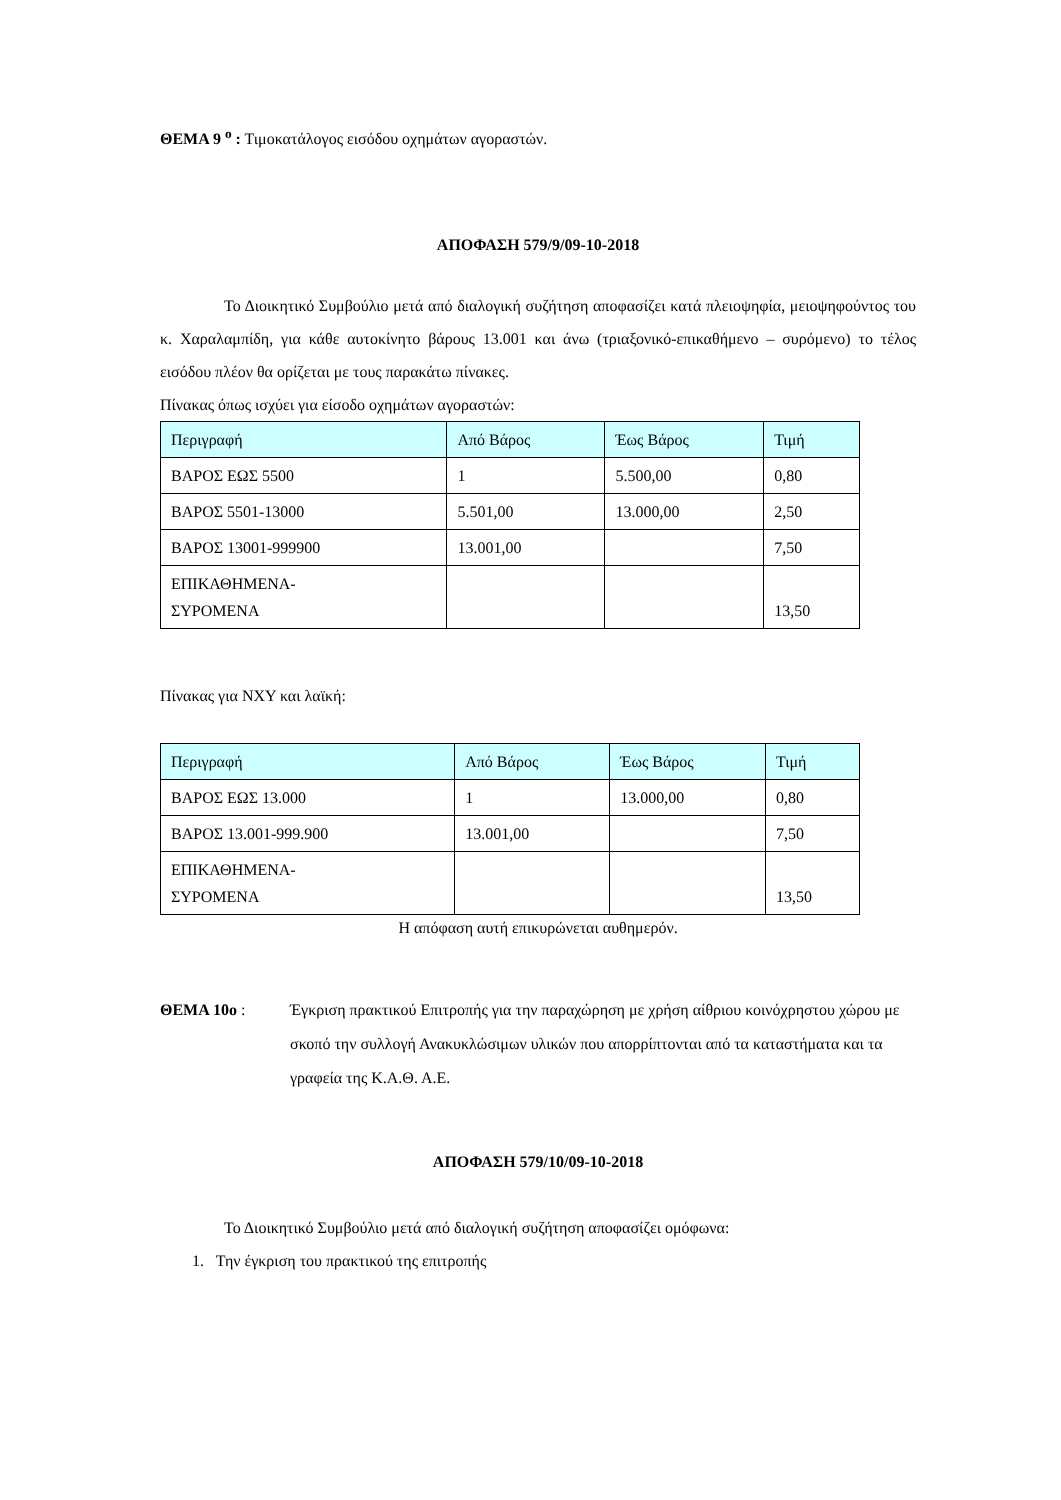ΘΕΜΑ 9 <sup>ο</sup> : Τιμοκατάλογος εισόδου οχημάτων αγοραστών.
ΑΠΟΦΑΣΗ 579/9/09-10-2018
Το Διοικητικό Συμβούλιο μετά από διαλογική συζήτηση αποφασίζει κατά πλειοψηφία, μειοψηφούντος του κ. Χαραλαμπίδη, για κάθε αυτοκίνητο βάρους 13.001 και άνω (τριαξονικό-επικαθήμενο – συρόμενο) το τέλος εισόδου πλέον θα ορίζεται με τους παρακάτω πίνακες.
Πίνακας όπως ισχύει για είσοδο οχημάτων αγοραστών:
| Περιγραφή | Από Βάρος | Έως Βάρος | Τιμή |
| ΒΑΡΟΣ ΕΩΣ 5500 | 1 | 5.500,00 | 0,80 |
| ΒΑΡΟΣ 5501-13000 | 5.501,00 | 13.000,00 | 2,50 |
| ΒΑΡΟΣ 13001-999900 | 13.001,00 | | 7,50 |
| ΕΠΙΚΑΘΗΜΕΝΑ- ΣΥΡΟΜΕΝΑ | | | 13,50 |
Πίνακας για ΝΧΥ και λαϊκή:
| Περιγραφή | Από Βάρος | Έως Βάρος | Τιμή |
| ΒΑΡΟΣ ΕΩΣ 13.000 | 1 | 13.000,00 | 0,80 |
| ΒΑΡΟΣ 13.001-999.900 | 13.001,00 | | 7,50 |
| ΕΠΙΚΑΘΗΜΕΝΑ- ΣΥΡΟΜΕΝΑ | | | 13,50 |
Η απόφαση αυτή επικυρώνεται αυθημερόν.
ΘΕΜΑ 10ο : Έγκριση πρακτικού Επιτροπής για την παραχώρηση με χρήση αίθριου κοινόχρηστου χώρου με σκοπό την συλλογή Ανακυκλώσιμων υλικών που απορρίπτονται από τα καταστήματα και τα γραφεία της Κ.Α.Θ. Α.Ε.
ΑΠΟΦΑΣΗ 579/10/09-10-2018
Το Διοικητικό Συμβούλιο μετά από διαλογική συζήτηση αποφασίζει ομόφωνα:
1. Την έγκριση του πρακτικού της επιτροπής